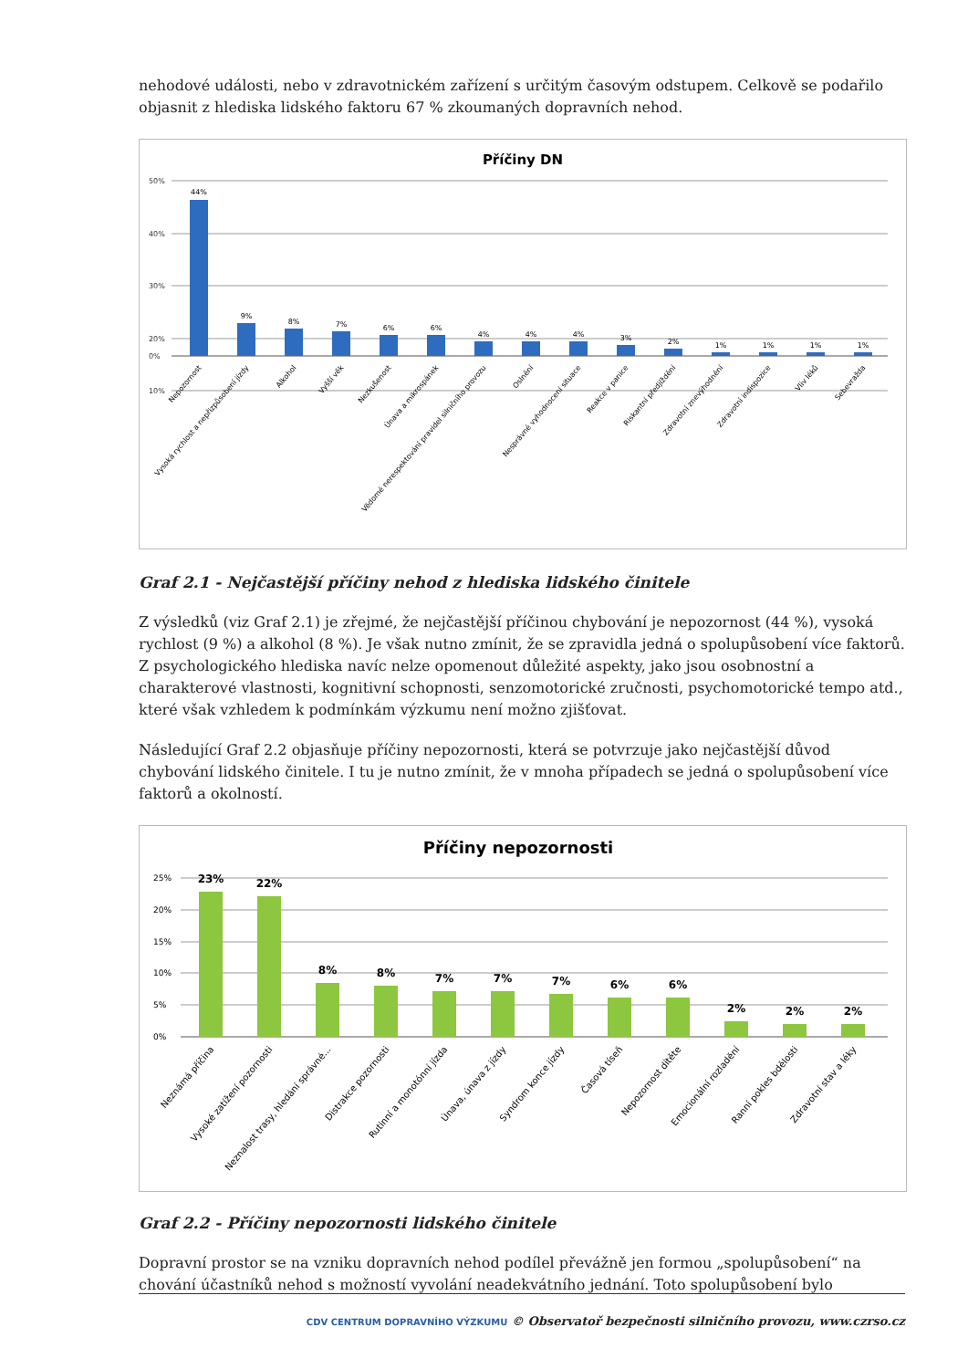nehodové události, nebo v zdravotnickém zařízení s určitým časovým odstupem. Celkově se podařilo objasnit z hlediska lidského faktoru 67 % zkoumaných dopravních nehod.
Příčiny DN
50%
40%
30%
20%
10%
0%
44%
9%
8%
7%
6%
6%
4%
4%
4%
3%
2%
1%
1%
1%
1%
Nepozornost
Vysoká rychlost a nepřizpůsobení jízdy
Alkohol
Vyšší věk
Nezkušenost
Únava a mikrospánek
Vědomé nerespektování pravidel silničního provozu
Oslnění
Nesprávné vyhodnocení situace
Reakce v panice
Riskantní předjíždění
Zdravotní znevýhodnění
Zdravotní indispozice
Vliv léků
Sebevražda
Graf 2.1 - Nejčastější příčiny nehod z hlediska lidského činitele
Z výsledků (viz Graf 2.1) je zřejmé, že nejčastější příčinou chybování je nepozornost (44 %), vysoká rychlost (9 %) a alkohol (8 %). Je však nutno zmínit, že se zpravidla jedná o spolupůsobení více faktorů. Z psychologického hlediska navíc nelze opomenout důležité aspekty, jako jsou osobnostní a charakterové vlastnosti, kognitivní schopnosti, senzomotorické zručnosti, psychomotorické tempo atd., které však vzhledem k podmínkám výzkumu není možno zjišťovat.
Následující Graf 2.2 objasňuje příčiny nepozornosti, která se potvrzuje jako nejčastější důvod chybování lidského činitele. I tu je nutno zmínit, že v mnoha případech se jedná o spolupůsobení více faktorů a okolností.
Příčiny nepozornosti
25%
20%
15%
10%
5%
0%
23%
22%
8%
8%
7%
7%
7%
6%
6%
2%
2%
2%
Neznámá příčina
Vysoké zatížení pozornosti
Neznalost trasy, hledání správné...
Distrakce pozornosti
Rutinní a monotónní jízda
Únava, únava z jízdy
Syndrom konce jízdy
Časová tíseň
Nepozornost dítěte
Emocionální rozladění
Ranní pokles bdělosti
Zdravotní stav a léky
Graf 2.2 - Příčiny nepozornosti lidského činitele
Dopravní prostor se na vzniku dopravních nehod podílel převážně jen formou „spolupůsobení“ na chování účastníků nehod s možností vyvolání neadekvátního jednání. Toto spolupůsobení bylo
CDV CENTRUM DOPRAVNÍHO VÝZKUMU © Observatoř bezpečnosti silničního provozu, www.czrso.cz